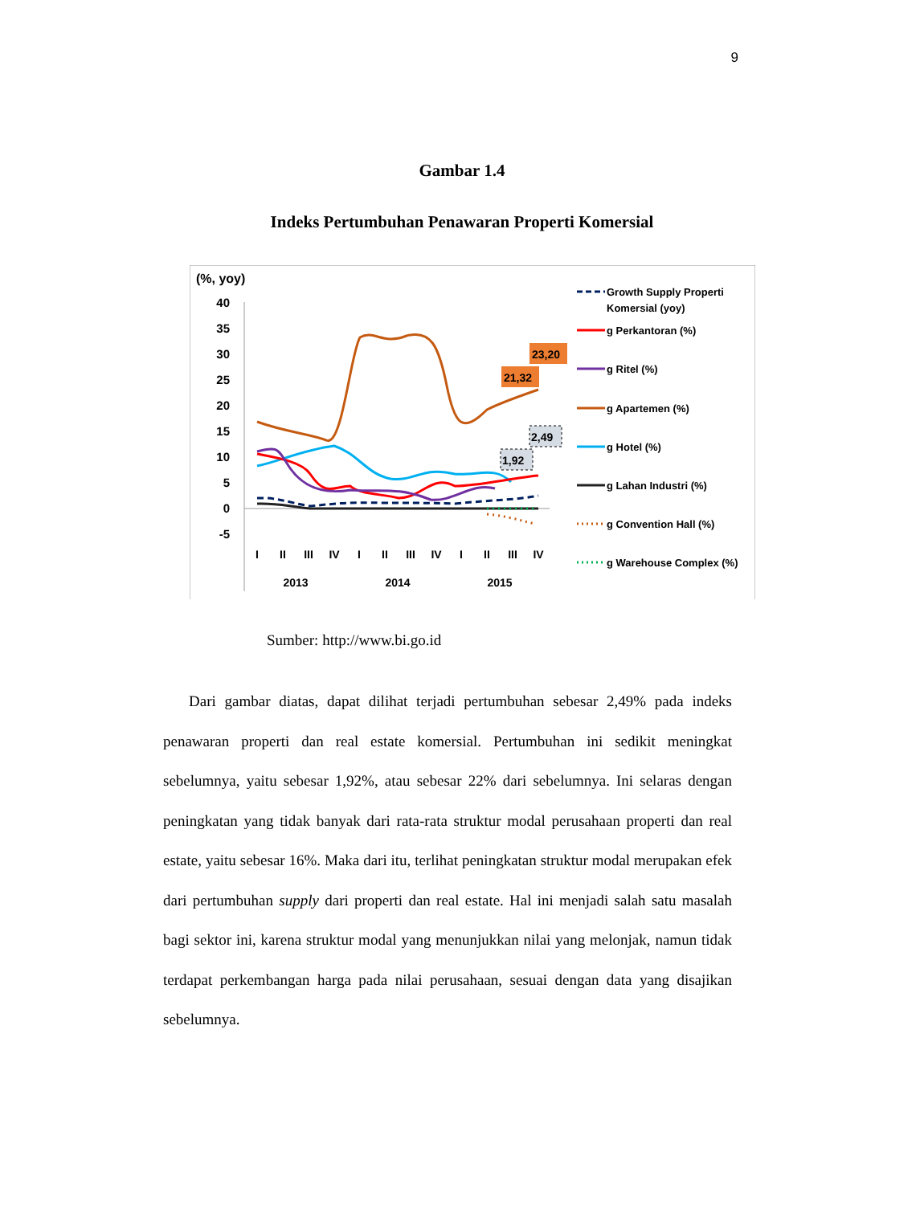9
Gambar 1.4
Indeks Pertumbuhan Penawaran Properti Komersial
(%, yoy)
40
35
30
25
20
15
10
5
0
-5
I
II
III
IV
I
II
III
IV
I
II
III
IV
2013
2014
2015
23,20
21,32
2,49
1,92
Growth Supply Properti
Komersial (yoy)
g Perkantoran (%)
g Ritel (%)
g Apartemen (%)
g Hotel (%)
g Lahan Industri (%)
g Convention Hall (%)
g Warehouse Complex (%)
Sumber: http://www.bi.go.id
Dari gambar diatas, dapat dilihat terjadi pertumbuhan sebesar 2,49% pada indeks penawaran properti dan real estate komersial. Pertumbuhan ini sedikit meningkat sebelumnya, yaitu sebesar 1,92%, atau sebesar 22% dari sebelumnya. Ini selaras dengan peningkatan yang tidak banyak dari rata-rata struktur modal perusahaan properti dan real estate, yaitu sebesar 16%. Maka dari itu, terlihat peningkatan struktur modal merupakan efek dari pertumbuhan supply dari properti dan real estate. Hal ini menjadi salah satu masalah bagi sektor ini, karena struktur modal yang menunjukkan nilai yang melonjak, namun tidak terdapat perkembangan harga pada nilai perusahaan, sesuai dengan data yang disajikan sebelumnya.